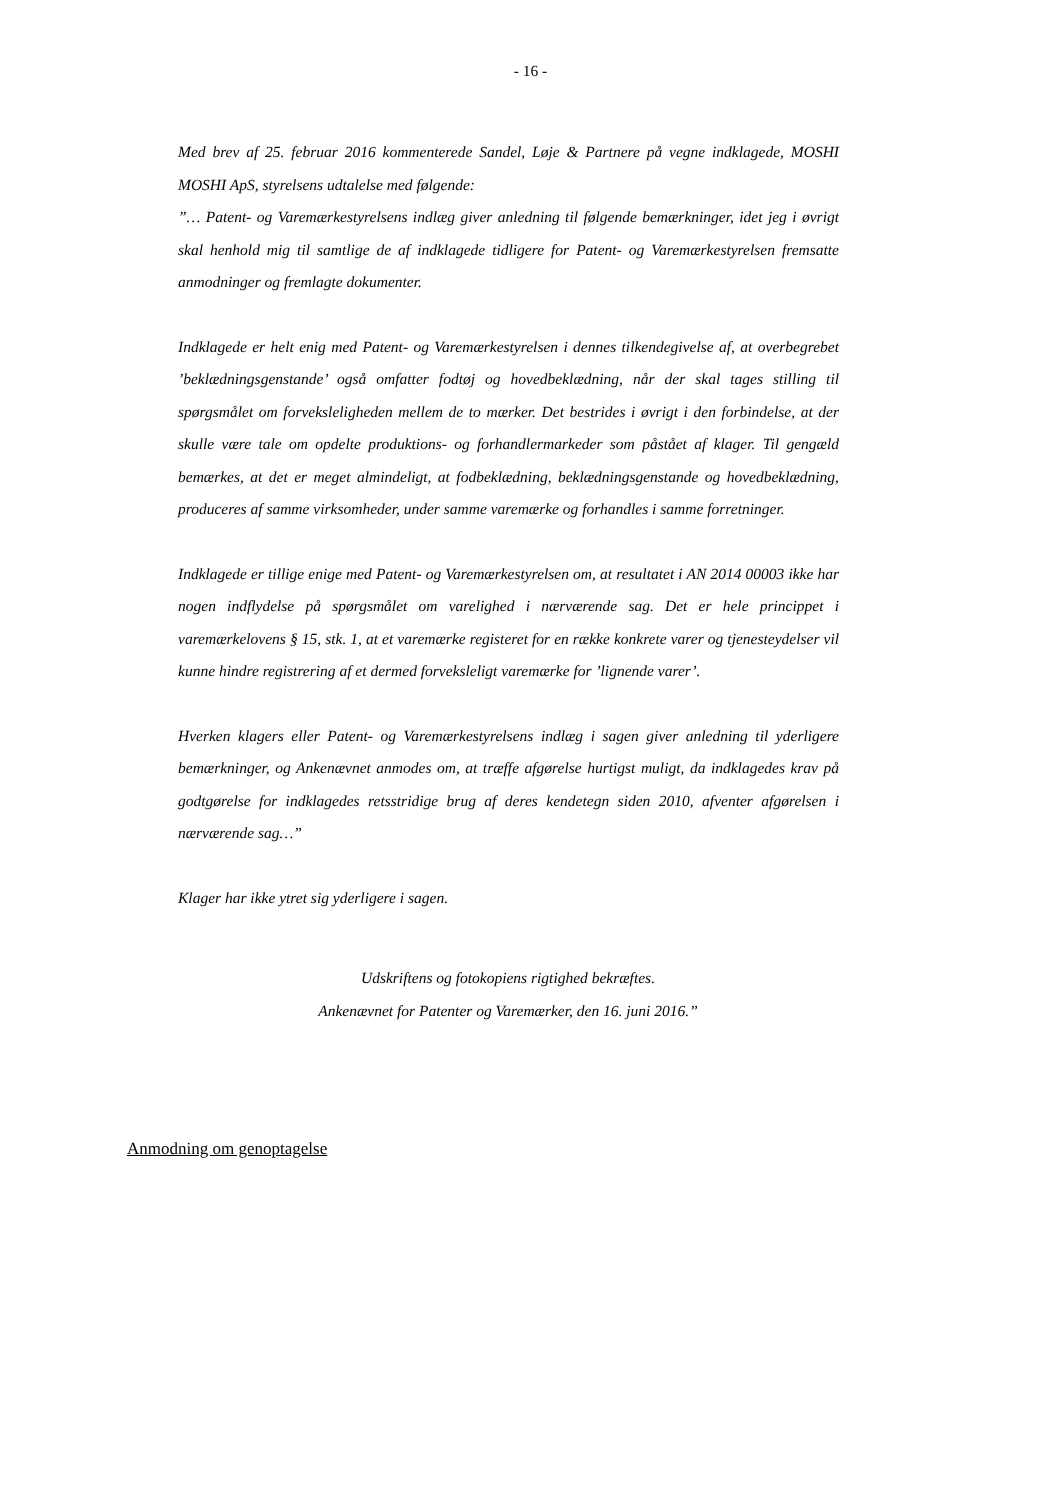- 16 -
Med brev af 25. februar 2016 kommenterede Sandel, Løje & Partnere på vegne indklagede, MOSHI MOSHI ApS, styrelsens udtalelse med følgende:
”… Patent- og Varemærkestyrelsens indlæg giver anledning til følgende bemærkninger, idet jeg i øvrigt skal henhold mig til samtlige de af indklagede tidligere for Patent- og Varemærkestyrelsen fremsatte anmodninger og fremlagte dokumenter.
Indklagede er helt enig med Patent- og Varemærkestyrelsen i dennes tilkendegivelse af, at overbegrebet ’beklædningsgenstande’ også omfatter fodtøj og hovedbeklædning, når der skal tages stilling til spørgsmålet om forveksleligheden mellem de to mærker. Det bestrides i øvrigt i den forbindelse, at der skulle være tale om opdelte produktions- og forhandlermarkeder som påstået af klager. Til gengæld bemærkes, at det er meget almindeligt, at fodbeklædning, beklædningsgenstande og hovedbeklædning, produceres af samme virksomheder, under samme varemærke og forhandles i samme forretninger.
Indklagede er tillige enige med Patent- og Varemærkestyrelsen om, at resultatet i AN 2014 00003 ikke har nogen indflydelse på spørgsmålet om varelighed i nærværende sag. Det er hele princippet i varemærkelovens § 15, stk. 1, at et varemærke registeret for en række konkrete varer og tjenesteydelser vil kunne hindre registrering af et dermed forveksleligt varemærke for ’lignende varer’.
Hverken klagers eller Patent- og Varemærkestyrelsens indlæg i sagen giver anledning til yderligere bemærkninger, og Ankenævnet anmodes om, at træffe afgørelse hurtigst muligt, da indklagedes krav på godtgørelse for indklagedes retsstridige brug af deres kendetegn siden 2010, afventer afgørelsen i nærværende sag…”
Klager har ikke ytret sig yderligere i sagen.
Udskriftens og fotokopiens rigtighed bekræftes.
Ankenævnet for Patenter og Varemærker, den 16. juni 2016.”
Anmodning om genoptagelse